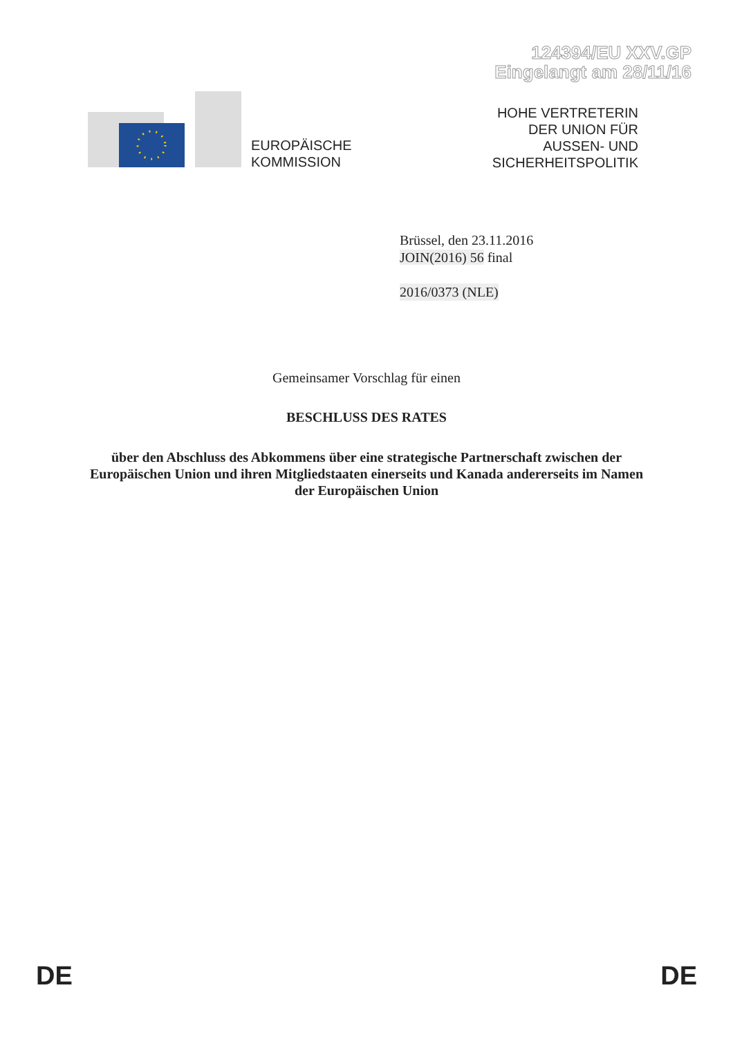124394/EU XXV.GP
Eingelangt am 28/11/16
EUROPÄISCHE
KOMMISSION
HOHE VERTRETERIN
DER UNION FÜR
AUSSEN- UND
SICHERHEITSPOLITIK
Brüssel, den 23.11.2016
JOIN(2016) 56 final
2016/0373 (NLE)
Gemeinsamer Vorschlag für einen
BESCHLUSS DES RATES
über den Abschluss des Abkommens über eine strategische Partnerschaft zwischen der Europäischen Union und ihren Mitgliedstaaten einerseits und Kanada andererseits im Namen der Europäischen Union
DE DE